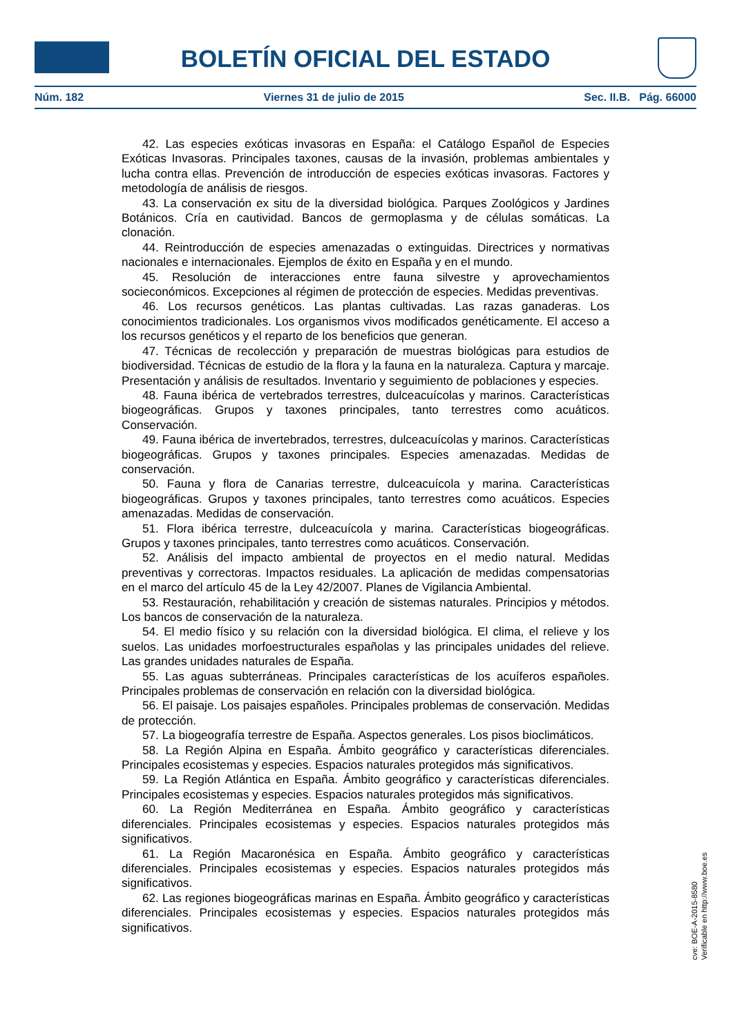BOLETÍN OFICIAL DEL ESTADO
Núm. 182 Viernes 31 de julio de 2015 Sec. II.B. Pág. 66000
42. Las especies exóticas invasoras en España: el Catálogo Español de Especies Exóticas Invasoras. Principales taxones, causas de la invasión, problemas ambientales y lucha contra ellas. Prevención de introducción de especies exóticas invasoras. Factores y metodología de análisis de riesgos.
43. La conservación ex situ de la diversidad biológica. Parques Zoológicos y Jardines Botánicos. Cría en cautividad. Bancos de germoplasma y de células somáticas. La clonación.
44. Reintroducción de especies amenazadas o extinguidas. Directrices y normativas nacionales e internacionales. Ejemplos de éxito en España y en el mundo.
45. Resolución de interacciones entre fauna silvestre y aprovechamientos socieconómicos. Excepciones al régimen de protección de especies. Medidas preventivas.
46. Los recursos genéticos. Las plantas cultivadas. Las razas ganaderas. Los conocimientos tradicionales. Los organismos vivos modificados genéticamente. El acceso a los recursos genéticos y el reparto de los beneficios que generan.
47. Técnicas de recolección y preparación de muestras biológicas para estudios de biodiversidad. Técnicas de estudio de la flora y la fauna en la naturaleza. Captura y marcaje. Presentación y análisis de resultados. Inventario y seguimiento de poblaciones y especies.
48. Fauna ibérica de vertebrados terrestres, dulceacuícolas y marinos. Características biogeográficas. Grupos y taxones principales, tanto terrestres como acuáticos. Conservación.
49. Fauna ibérica de invertebrados, terrestres, dulceacuícolas y marinos. Características biogeográficas. Grupos y taxones principales. Especies amenazadas. Medidas de conservación.
50. Fauna y flora de Canarias terrestre, dulceacuícola y marina. Características biogeográficas. Grupos y taxones principales, tanto terrestres como acuáticos. Especies amenazadas. Medidas de conservación.
51. Flora ibérica terrestre, dulceacuícola y marina. Características biogeográficas. Grupos y taxones principales, tanto terrestres como acuáticos. Conservación.
52. Análisis del impacto ambiental de proyectos en el medio natural. Medidas preventivas y correctoras. Impactos residuales. La aplicación de medidas compensatorias en el marco del artículo 45 de la Ley 42/2007. Planes de Vigilancia Ambiental.
53. Restauración, rehabilitación y creación de sistemas naturales. Principios y métodos. Los bancos de conservación de la naturaleza.
54. El medio físico y su relación con la diversidad biológica. El clima, el relieve y los suelos. Las unidades morfoestructurales españolas y las principales unidades del relieve. Las grandes unidades naturales de España.
55. Las aguas subterráneas. Principales características de los acuíferos españoles. Principales problemas de conservación en relación con la diversidad biológica.
56. El paisaje. Los paisajes españoles. Principales problemas de conservación. Medidas de protección.
57. La biogeografía terrestre de España. Aspectos generales. Los pisos bioclimáticos.
58. La Región Alpina en España. Ámbito geográfico y características diferenciales. Principales ecosistemas y especies. Espacios naturales protegidos más significativos.
59. La Región Atlántica en España. Ámbito geográfico y características diferenciales. Principales ecosistemas y especies. Espacios naturales protegidos más significativos.
60. La Región Mediterránea en España. Ámbito geográfico y características diferenciales. Principales ecosistemas y especies. Espacios naturales protegidos más significativos.
61. La Región Macaronésica en España. Ámbito geográfico y características diferenciales. Principales ecosistemas y especies. Espacios naturales protegidos más significativos.
62. Las regiones biogeográficas marinas en España. Ámbito geográfico y características diferenciales. Principales ecosistemas y especies. Espacios naturales protegidos más significativos.
cve: BOE-A-2015-8580
Verificable en http://www.boe.es